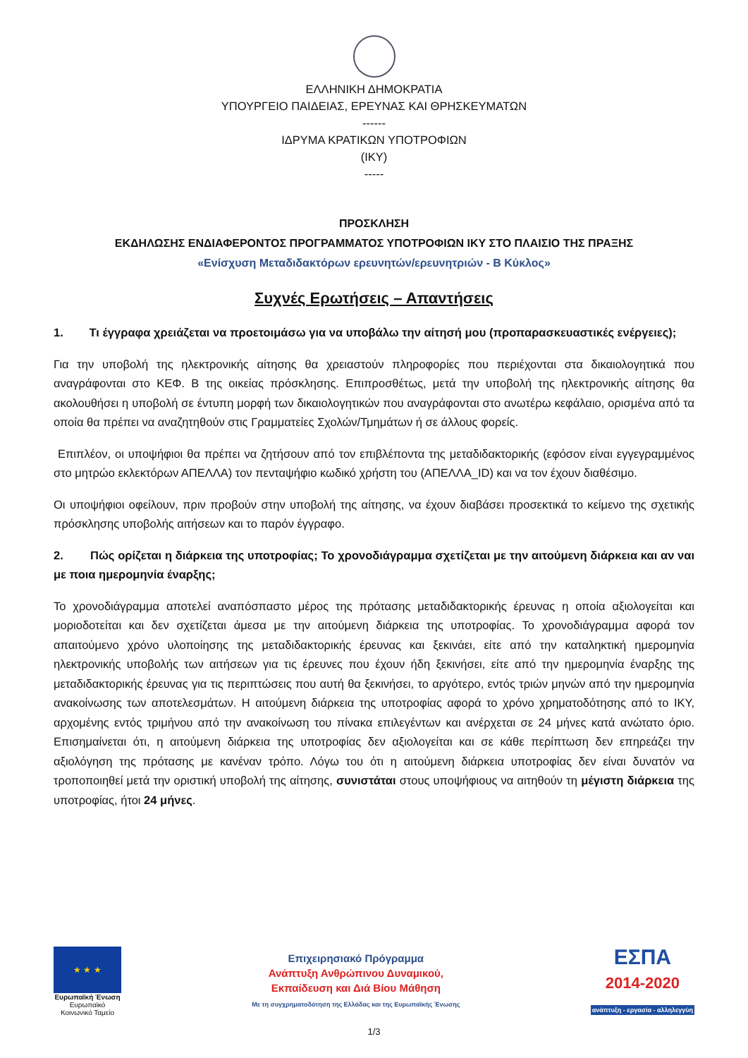ΕΛΛΗΝΙΚΗ ΔΗΜΟΚΡΑΤΙΑ
ΥΠΟΥΡΓΕΙΟ ΠΑΙΔΕΙΑΣ, ΕΡΕΥΝΑΣ ΚΑΙ ΘΡΗΣΚΕΥΜΑΤΩΝ
------
ΙΔΡΥΜΑ ΚΡΑΤΙΚΩΝ ΥΠΟΤΡΟΦΙΩΝ
(ΙΚΥ)
-----
ΠΡΟΣΚΛΗΣΗ
ΕΚΔΗΛΩΣΗΣ ΕΝΔΙΑΦΕΡΟΝΤΟΣ ΠΡΟΓΡΑΜΜΑΤΟΣ ΥΠΟΤΡΟΦΙΩΝ ΙΚΥ ΣΤΟ ΠΛΑΙΣΙΟ ΤΗΣ ΠΡΑΞΗΣ
«Ενίσχυση Μεταδιδακτόρων ερευνητών/ερευνητριών - Β Κύκλος»
Συχνές Ερωτήσεις – Απαντήσεις
1. Τι έγγραφα χρειάζεται να προετοιμάσω για να υποβάλω την αίτησή μου (προπαρασκευαστικές ενέργειες);
Για την υποβολή της ηλεκτρονικής αίτησης θα χρειαστούν πληροφορίες που περιέχονται στα δικαιολογητικά που αναγράφονται στο ΚΕΦ. Β της οικείας πρόσκλησης. Επιπροσθέτως, μετά την υποβολή της ηλεκτρονικής αίτησης θα ακολουθήσει η υποβολή σε έντυπη μορφή των δικαιολογητικών που αναγράφονται στο ανωτέρω κεφάλαιο, ορισμένα από τα οποία θα πρέπει να αναζητηθούν στις Γραμματείες Σχολών/Τμημάτων ή σε άλλους φορείς.
Επιπλέον, οι υποψήφιοι θα πρέπει να ζητήσουν από τον επιβλέποντα της μεταδιδακτορικής (εφόσον είναι εγγεγραμμένος στο μητρώο εκλεκτόρων ΑΠΕΛΛΑ) τον πενταψήφιο κωδικό χρήστη του (ΑΠΕΛΛΑ_ID) και να τον έχουν διαθέσιμο.
Οι υποψήφιοι οφείλουν, πριν προβούν στην υποβολή της αίτησης, να έχουν διαβάσει προσεκτικά το κείμενο της σχετικής πρόσκλησης υποβολής αιτήσεων και το παρόν έγγραφο.
2. Πώς ορίζεται η διάρκεια της υποτροφίας; Το χρονοδιάγραμμα σχετίζεται με την αιτούμενη διάρκεια και αν ναι με ποια ημερομηνία έναρξης;
Το χρονοδιάγραμμα αποτελεί αναπόσπαστο μέρος της πρότασης μεταδιδακτορικής έρευνας η οποία αξιολογείται και μοριοδοτείται και δεν σχετίζεται άμεσα με την αιτούμενη διάρκεια της υποτροφίας. Το χρονοδιάγραμμα αφορά τον απαιτούμενο χρόνο υλοποίησης της μεταδιδακτορικής έρευνας και ξεκινάει, είτε από την καταληκτική ημερομηνία ηλεκτρονικής υποβολής των αιτήσεων για τις έρευνες που έχουν ήδη ξεκινήσει, είτε από την ημερομηνία έναρξης της μεταδιδακτορικής έρευνας για τις περιπτώσεις που αυτή θα ξεκινήσει, το αργότερο, εντός τριών μηνών από την ημερομηνία ανακοίνωσης των αποτελεσμάτων. Η αιτούμενη διάρκεια της υποτροφίας αφορά το χρόνο χρηματοδότησης από το ΙΚΥ, αρχομένης εντός τριμήνου από την ανακοίνωση του πίνακα επιλεγέντων και ανέρχεται σε 24 μήνες κατά ανώτατο όριο. Επισημαίνεται ότι, η αιτούμενη διάρκεια της υποτροφίας δεν αξιολογείται και σε κάθε περίπτωση δεν επηρεάζει την αξιολόγηση της πρότασης με κανέναν τρόπο. Λόγω του ότι η αιτούμενη διάρκεια υποτροφίας δεν είναι δυνατόν να τροποποιηθεί μετά την οριστική υποβολή της αίτησης, συνιστάται στους υποψήφιους να αιτηθούν τη μέγιστη διάρκεια της υποτροφίας, ήτοι 24 μήνες.
★ ★ ★
Ευρωπαϊκή Ένωση
Ευρωπαϊκό Κοινωνικό Ταμείο
Επιχειρησιακό Πρόγραμμα
Ανάπτυξη Ανθρώπινου Δυναμικού,
Εκπαίδευση και Διά Βίου Μάθηση
Με τη συγχρηματοδότηση της Ελλάδας και της Ευρωπαϊκής Ένωσης
ΕΣΠΑ
2014-2020
ανάπτυξη - εργασία - αλληλεγγύη
1/3